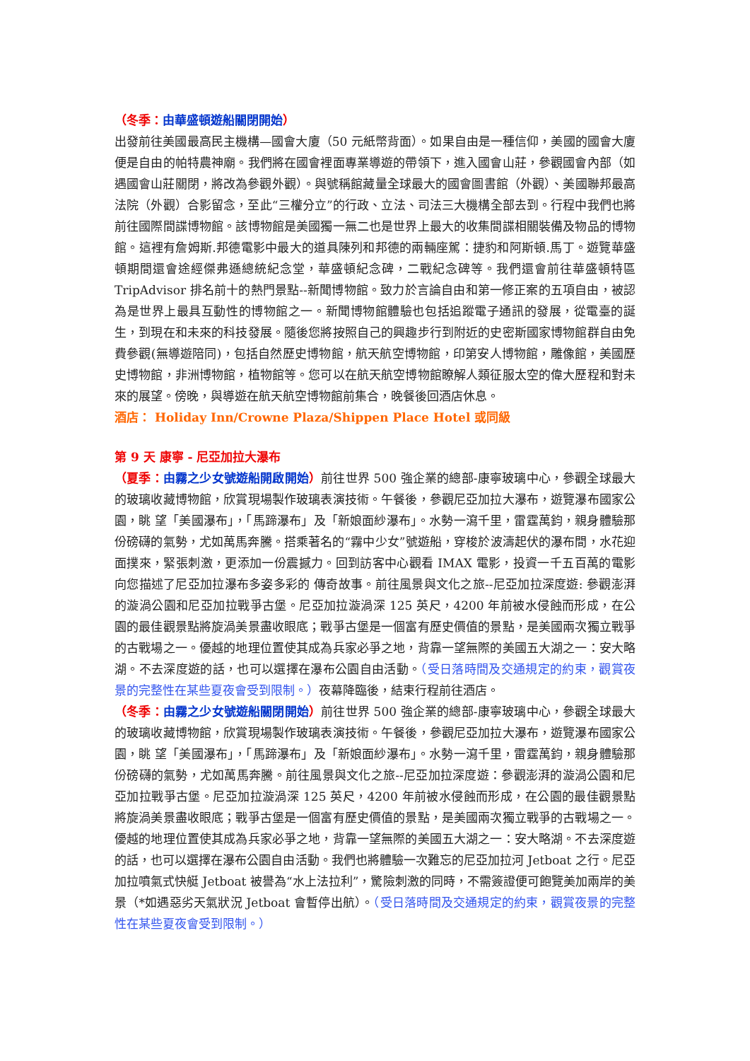（冬季：由華盛頓遊船關閉開始）
出發前往美國最高民主機構—國會大廈（50 元紙幣背面）。如果自由是一種信仰，美國的國會大廈便是自由的帕特農神廟。我們將在國會裡面專業導遊的帶領下，進入國會山莊，參觀國會內部（如遇國會山莊關閉，將改為參觀外觀）。與號稱館藏量全球最大的國會圖書館（外觀）、美國聯邦最高法院（外觀）合影留念，至此“三權分立”的行政、立法、司法三大機構全部去到。行程中我們也將前往國際間諜博物館。該博物館是美國獨一無二也是世界上最大的收集間諜相關裝備及物品的博物館。這裡有詹姆斯.邦德電影中最大的道具陳列和邦德的兩輛座駕：捷豹和阿斯頓.馬丁。遊覽華盛頓期間還會途經傑弗遜總統紀念堂，華盛頓紀念碑，二戰紀念碑等。我們還會前往華盛頓特區 TripAdvisor 排名前十的熱門景點--新聞博物館。致力於言論自由和第一修正案的五項自由，被認為是世界上最具互動性的博物館之一。新聞博物館體驗也包括追蹤電子通訊的發展，從電臺的誕生，到現在和未來的科技發展。隨後您將按照自己的興趣步行到附近的史密斯國家博物館群自由免費參觀(無導遊陪同)，包括自然歷史博物館，航天航空博物館，印第安人博物館，雕像館，美國歷史博物館，非洲博物館，植物館等。您可以在航天航空博物館瞭解人類征服太空的偉大歷程和對未來的展望。傍晚，與導遊在航天航空博物館前集合，晚餐後回酒店休息。
酒店： Holiday Inn/Crowne Plaza/Shippen Place Hotel 或同級
第 9 天 康寧 - 尼亞加拉大瀑布
（夏季：由霧之少女號遊船開啟開始）前往世界 500 強企業的總部-康寧玻璃中心，參觀全球最大的玻璃收藏博物館，欣賞現場製作玻璃表演技術。午餐後，參觀尼亞加拉大瀑布，遊覽瀑布國家公園，眺 望「美國瀑布」，「馬蹄瀑布」及「新娘面紗瀑布」。水勢一瀉千里，雷霆萬鈞，親身體驗那份磅礴的氣勢，尤如萬馬奔騰。搭乘著名的“霧中少女”號遊船，穿梭於波濤起伏的瀑布間，水花迎面撲來，緊張刺激，更添加一份震撼力。回到訪客中心觀看 IMAX 電影，投資一千五百萬的電影向您描述了尼亞加拉瀑布多姿多彩的 傳奇故事。前往風景與文化之旅--尼亞加拉深度遊: 參觀澎湃的漩渦公園和尼亞加拉戰爭古堡。尼亞加拉漩渦深 125 英尺，4200 年前被水侵蝕而形成，在公園的最佳觀景點將旋渦美景盡收眼底；戰爭古堡是一個富有歷史價值的景點，是美國兩次獨立戰爭的古戰場之一。優越的地理位置使其成為兵家必爭之地，背靠一望無際的美國五大湖之一：安大略湖。不去深度遊的話，也可以選擇在瀑布公園自由活動。（受日落時間及交通規定的約束，觀賞夜景的完整性在某些夏夜會受到限制。）夜幕降臨後，結束行程前往酒店。
（冬季：由霧之少女號遊船關閉開始）前往世界 500 強企業的總部-康寧玻璃中心，參觀全球最大的玻璃收藏博物館，欣賞現場製作玻璃表演技術。午餐後，參觀尼亞加拉大瀑布，遊覽瀑布國家公園，眺 望「美國瀑布」，「馬蹄瀑布」及「新娘面紗瀑布」。水勢一瀉千里，雷霆萬鈞，親身體驗那份磅礴的氣勢，尤如萬馬奔騰。前往風景與文化之旅--尼亞加拉深度遊：參觀澎湃的漩渦公園和尼亞加拉戰爭古堡。尼亞加拉漩渦深 125 英尺，4200 年前被水侵蝕而形成，在公園的最佳觀景點將旋渦美景盡收眼底；戰爭古堡是一個富有歷史價值的景點，是美國兩次獨立戰爭的古戰場之一。優越的地理位置使其成為兵家必爭之地，背靠一望無際的美國五大湖之一：安大略湖。不去深度遊的話，也可以選擇在瀑布公園自由活動。我們也將體驗一次難忘的尼亞加拉河 Jetboat 之行。尼亞加拉噴氣式快艇 Jetboat 被譽為“水上法拉利”，驚險刺激的同時，不需簽證便可飽覽美加兩岸的美景（*如遇惡劣天氣狀況 Jetboat 會暫停出航）。（受日落時間及交通規定的約束，觀賞夜景的完整性在某些夏夜會受到限制。）